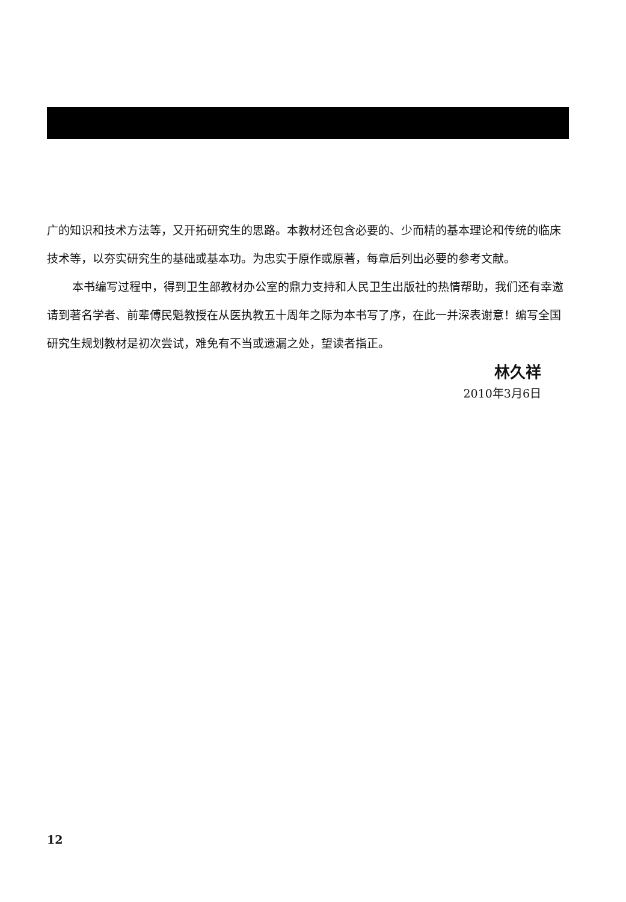广的知识和技术方法等，又开拓研究生的思路。本教材还包含必要的、少而精的基本理论和传统的临床技术等，以夯实研究生的基础或基本功。为忠实于原作或原著，每章后列出必要的参考文献。
本书编写过程中，得到卫生部教材办公室的鼎力支持和人民卫生出版社的热情帮助，我们还有幸邀请到著名学者、前辈傅民魁教授在从医执教五十周年之际为本书写了序，在此一并深表谢意！编写全国研究生规划教材是初次尝试，难免有不当或遗漏之处，望读者指正。
林久祥
2010年3月6日
12